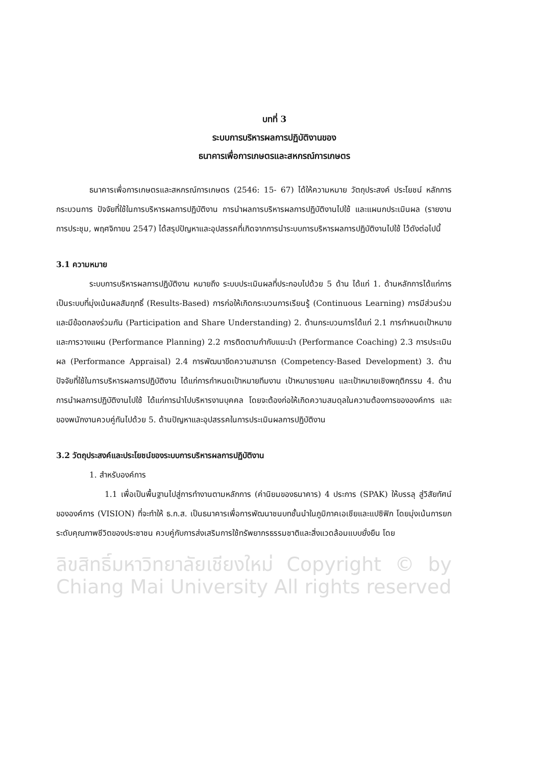บทที่ 3
ระบบการบริหารผลการปฏิบัติงานของ
ธนาคารเพื่อการเกษตรและสหกรณ์การเกษตร
ธนาคารเพื่อการเกษตรและสหกรณ์การเกษตร (2546: 15- 67) ได้ให้ความหมาย วัตถุประสงค์ ประโยชน์ หลักการ กระบวนการ ปัจจัยที่ใช้ในการบริหารผลการปฏิบัติงาน การนำผลการบริหารผลการปฏิบัติงานไปใช้ และแผนกประเมินผล (รายงานการประชุม, พฤศจิกายน 2547) ได้สรุปปัญหาและอุปสรรคที่เกิดจากการนำระบบการบริหารผลการปฏิบัติงานไปใช้ ไว้ดังต่อไปนี้
3.1 ความหมาย
ระบบการบริหารผลการปฏิบัติงาน หมายถึง ระบบประเมินผลที่ประกอบไปด้วย 5 ด้าน ได้แก่ 1. ด้านหลักการได้แก่การเป็นระบบที่มุ่งเน้นผลสัมฤทธิ์ (Results-Based) การก่อให้เกิดกระบวนการเรียนรู้ (Continuous Learning) การมีส่วนร่วมและมีข้อตกลงร่วมกัน (Participation and Share Understanding) 2. ด้านกระบวนการได้แก่ 2.1 การกำหนดเป้าหมายและการวางแผน (Performance Planning) 2.2 การติดตามกำกับแนะนำ (Performance Coaching) 2.3 การประเมินผล (Performance Appraisal) 2.4 การพัฒนาขีดความสามารถ (Competency-Based Development) 3. ด้านปัจจัยที่ใช้ในการบริหารผลการปฏิบัติงาน ได้แก่การกำหนดเป้าหมายทีมงาน เป้าหมายรายคน และเป้าหมายเชิงพฤติกรรม 4. ด้านการนำผลการปฏิบัติงานไปใช้ ได้แก่การนำไปบริหารงานบุคคล โดยจะต้องก่อให้เกิดความสมดุลในความต้องการขององค์การ และของพนักงานควบคู่กันไปด้วย 5. ด้านปัญหาและอุปสรรคในการประเมินผลการปฏิบัติงาน
3.2 วัตถุประสงค์และประโยชน์ของระบบการบริหารผลการปฏิบัติงาน
1. สำหรับองค์การ
1.1 เพื่อเป็นพื้นฐานไปสู่การทำงานตามหลักการ (ค่านิยมของธนาคาร) 4 ประการ (SPAK) ให้บรรลุ สู่วิสัยทัศน์ขององค์การ (VISION) ที่จะทำให้ ธ.ก.ส. เป็นธนาคารเพื่อการพัฒนาชนบทชั้นนำในภูมิภาคเอเชียและแปซิฟิก โดยมุ่งเน้นการยกระดับคุณภาพชีวิตของประชาชน ควบคู่กับการส่งเสริมการใช้ทรัพยากรธรรมชาติและสิ่งแวดล้อมแบบยั่งยืน โดย
ลิขสิทธิ์มหาวิทยาลัยเชียงใหม่ Copyright © by Chiang Mai University All rights reserved